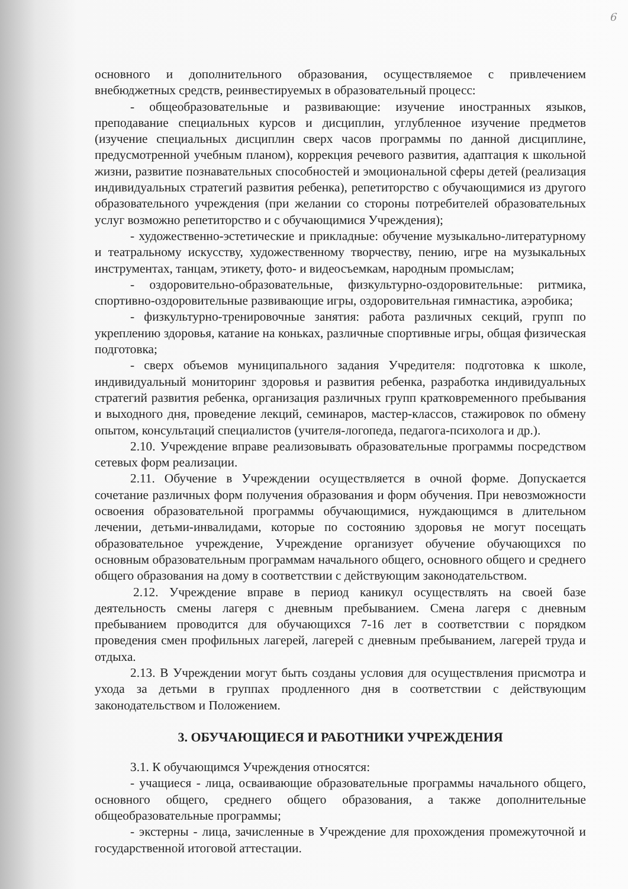6
основного и дополнительного образования, осуществляемое с привлечением внебюджетных средств, реинвестируемых в образовательный процесс:
- общеобразовательные и развивающие: изучение иностранных языков, преподавание специальных курсов и дисциплин, углубленное изучение предметов (изучение специальных дисциплин сверх часов программы по данной дисциплине, предусмотренной учебным планом), коррекция речевого развития, адаптация к школьной жизни, развитие познавательных способностей и эмоциональной сферы детей (реализация индивидуальных стратегий развития ребенка), репетиторство с обучающимися из другого образовательного учреждения (при желании со стороны потребителей образовательных услуг возможно репетиторство и с обучающимися Учреждения);
- художественно-эстетические и прикладные: обучение музыкально-литературному и театральному искусству, художественному творчеству, пению, игре на музыкальных инструментах, танцам, этикету, фото- и видеосъемкам, народным промыслам;
- оздоровительно-образовательные, физкультурно-оздоровительные: ритмика, спортивно-оздоровительные развивающие игры, оздоровительная гимнастика, аэробика;
- физкультурно-тренировочные занятия: работа различных секций, групп по укреплению здоровья, катание на коньках, различные спортивные игры, общая физическая подготовка;
- сверх объемов муниципального задания Учредителя: подготовка к школе, индивидуальный мониторинг здоровья и развития ребенка, разработка индивидуальных стратегий развития ребенка, организация различных групп кратковременного пребывания и выходного дня, проведение лекций, семинаров, мастер-классов, стажировок по обмену опытом, консультаций специалистов (учителя-логопеда, педагога-психолога и др.).
2.10. Учреждение вправе реализовывать образовательные программы посредством сетевых форм реализации.
2.11. Обучение в Учреждении осуществляется в очной форме. Допускается сочетание различных форм получения образования и форм обучения. При невозможности освоения образовательной программы обучающимися, нуждающимся в длительном лечении, детьми-инвалидами, которые по состоянию здоровья не могут посещать образовательное учреждение, Учреждение организует обучение обучающихся по основным образовательным программам начального общего, основного общего и среднего общего образования на дому в соответствии с действующим законодательством.
2.12. Учреждение вправе в период каникул осуществлять на своей базе деятельность смены лагеря с дневным пребыванием. Смена лагеря с дневным пребыванием проводится для обучающихся 7-16 лет в соответствии с порядком проведения смен профильных лагерей, лагерей с дневным пребыванием, лагерей труда и отдыха.
2.13. В Учреждении могут быть созданы условия для осуществления присмотра и ухода за детьми в группах продленного дня в соответствии с действующим законодательством и Положением.
3. ОБУЧАЮЩИЕСЯ И РАБОТНИКИ УЧРЕЖДЕНИЯ
3.1. К обучающимся Учреждения относятся:
- учащиеся - лица, осваивающие образовательные программы начального общего, основного общего, среднего общего образования, а также дополнительные общеобразовательные программы;
- экстерны - лица, зачисленные в Учреждение для прохождения промежуточной и государственной итоговой аттестации.